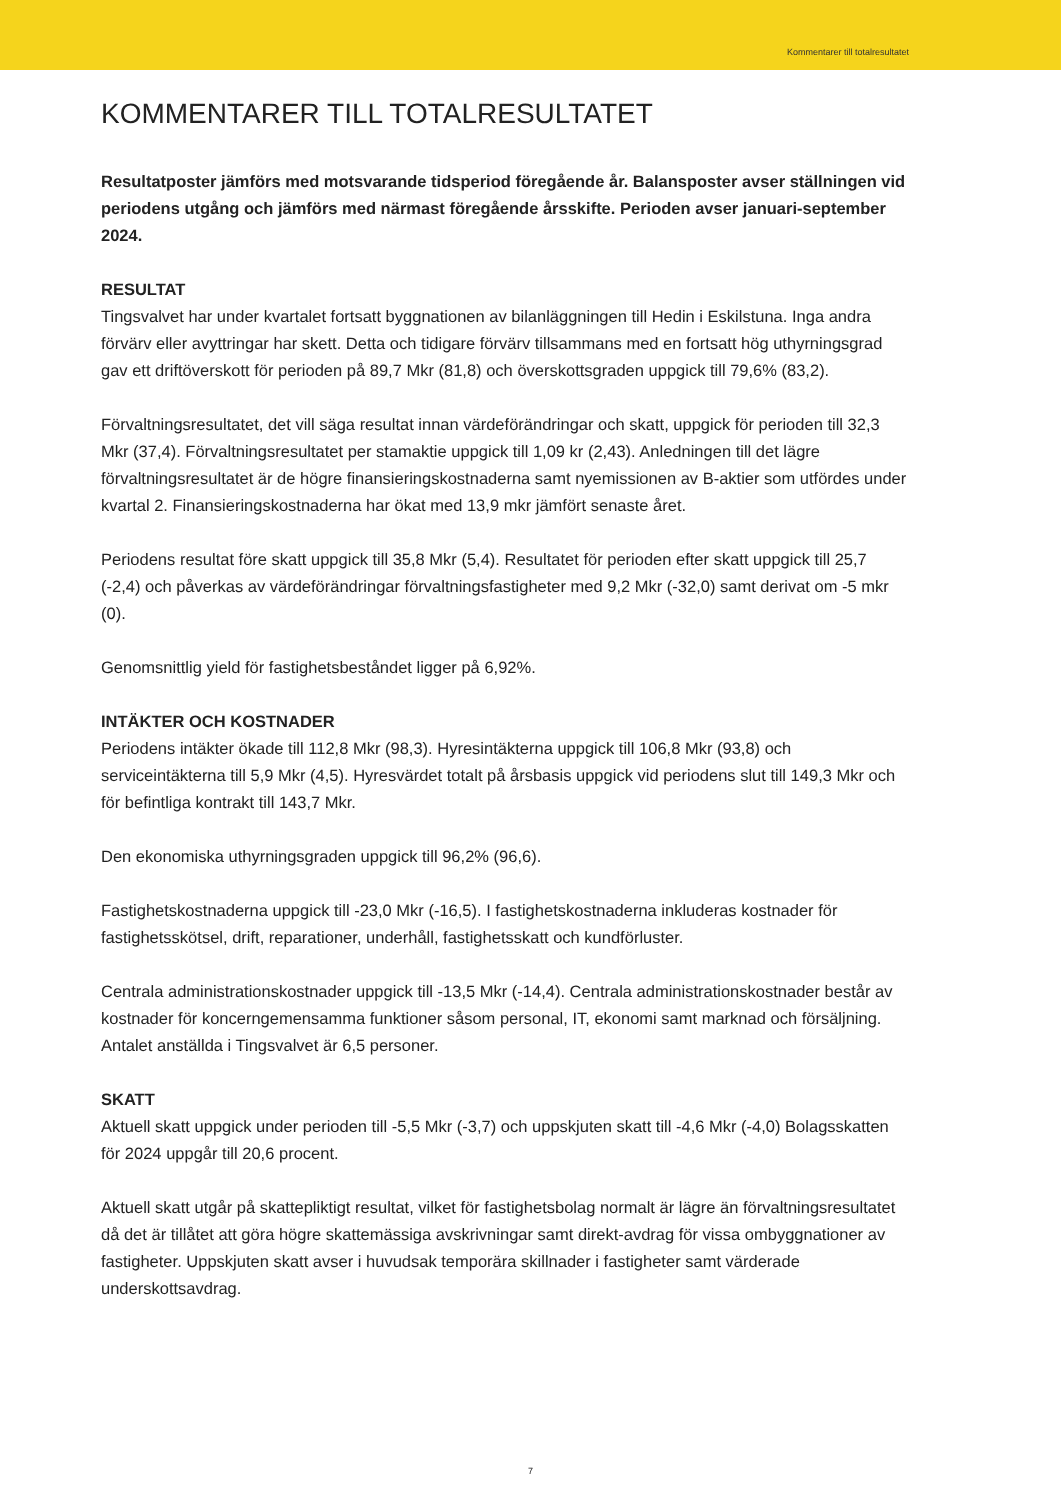Kommentarer till totalresultatet
KOMMENTARER TILL TOTALRESULTATET
Resultatposter jämförs med motsvarande tidsperiod föregående år. Balansposter avser ställningen vid periodens utgång och jämförs med närmast föregående årsskifte. Perioden avser januari-september 2024.
RESULTAT
Tingsvalvet har under kvartalet fortsatt byggnationen av bilanläggningen till Hedin i Eskilstuna. Inga andra förvärv eller avyttringar har skett. Detta och tidigare förvärv tillsammans med en fortsatt hög uthyrningsgrad gav ett driftöverskott för perioden på 89,7 Mkr (81,8) och överskottsgraden uppgick till 79,6% (83,2).
Förvaltningsresultatet, det vill säga resultat innan värdeförändringar och skatt, uppgick för perioden till 32,3 Mkr (37,4). Förvaltningsresultatet per stamaktie uppgick till 1,09 kr (2,43). Anledningen till det lägre förvaltningsresultatet är de högre finansieringskostnaderna samt nyemissionen av B-aktier som utfördes under kvartal 2. Finansieringskostnaderna har ökat med 13,9 mkr jämfört senaste året.
Periodens resultat före skatt uppgick till 35,8 Mkr (5,4). Resultatet för perioden efter skatt uppgick till 25,7 (-2,4) och påverkas av värdeförändringar förvaltningsfastigheter med 9,2 Mkr (-32,0) samt derivat om -5 mkr (0).
Genomsnittlig yield för fastighetsbeståndet ligger på 6,92%.
INTÄKTER OCH KOSTNADER
Periodens intäkter ökade till 112,8 Mkr (98,3). Hyresintäkterna uppgick till 106,8 Mkr (93,8) och serviceintäkterna till 5,9 Mkr (4,5). Hyresvärdet totalt på årsbasis uppgick vid periodens slut till 149,3 Mkr och för befintliga kontrakt till 143,7 Mkr.
Den ekonomiska uthyrningsgraden uppgick till 96,2% (96,6).
Fastighetskostnaderna uppgick till -23,0 Mkr (-16,5). I fastighetskostnaderna inkluderas kostnader för fastighetsskötsel, drift, reparationer, underhåll, fastighetsskatt och kundförluster.
Centrala administrationskostnader uppgick till -13,5 Mkr (-14,4). Centrala administrationskostnader består av kostnader för koncerngemensamma funktioner såsom personal, IT, ekonomi samt marknad och försäljning. Antalet anställda i Tingsvalvet är 6,5 personer.
SKATT
Aktuell skatt uppgick under perioden till -5,5 Mkr (-3,7) och uppskjuten skatt till -4,6 Mkr (-4,0) Bolagsskatten för 2024 uppgår till 20,6 procent.
Aktuell skatt utgår på skattepliktigt resultat, vilket för fastighetsbolag normalt är lägre än förvaltningsresultatet då det är tillåtet att göra högre skattemässiga avskrivningar samt direkt-avdrag för vissa ombyggnationer av fastigheter. Uppskjuten skatt avser i huvudsak temporära skillnader i fastigheter samt värderade underskottsavdrag.
7